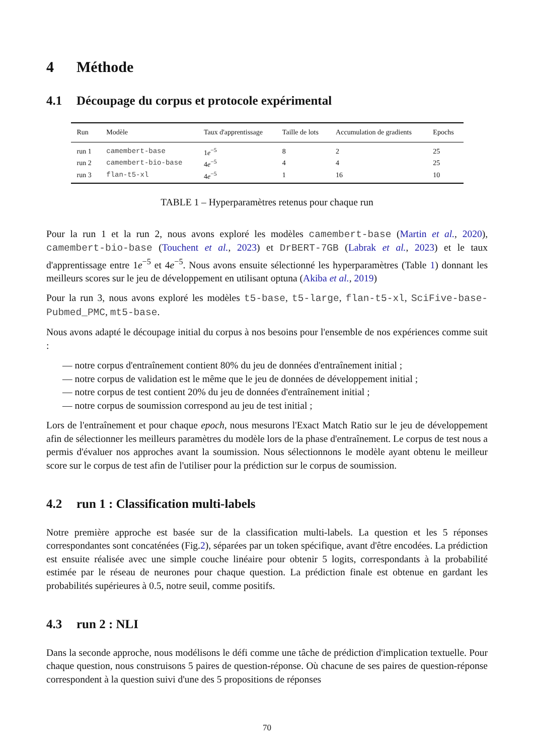4 Méthode
4.1 Découpage du corpus et protocole expérimental
| Run | Modèle | Taux d'apprentissage | Taille de lots | Accumulation de gradients | Epochs |
| --- | --- | --- | --- | --- | --- |
| run 1 | camembert-base | 1 e<sup>−5</sup> | 8 | 2 | 25 |
| run 2 | camembert-bio-base | 4 e<sup>−5</sup> | 4 | 4 | 25 |
| run 3 | flan-t5-xl | 4 e<sup>−5</sup> | 1 | 16 | 10 |
TABLE 1 – Hyperparamètres retenus pour chaque run
Pour la run 1 et la run 2, nous avons exploré les modèles camembert-base (Martin et al., 2020), camembert-bio-base (Touchent et al., 2023) et DrBERT-7GB (Labrak et al., 2023) et le taux d'apprentissage entre 1e<sup>−5</sup> et 4e<sup>−5</sup>. Nous avons ensuite sélectionné les hyperparamètres (Table 1) donnant les meilleurs scores sur le jeu de développement en utilisant optuna (Akiba et al., 2019)
Pour la run 3, nous avons exploré les modèles t5-base, t5-large, flan-t5-xl, SciFive-base-Pubmed_PMC, mt5-base.
Nous avons adapté le découpage initial du corpus à nos besoins pour l'ensemble de nos expériences comme suit :
— notre corpus d'entraînement contient 80% du jeu de données d'entraînement initial ;
— notre corpus de validation est le même que le jeu de données de développement initial ;
— notre corpus de test contient 20% du jeu de données d'entraînement initial ;
— notre corpus de soumission correspond au jeu de test initial ;
Lors de l'entraînement et pour chaque epoch, nous mesurons l'Exact Match Ratio sur le jeu de développement afin de sélectionner les meilleurs paramètres du modèle lors de la phase d'entraînement. Le corpus de test nous a permis d'évaluer nos approches avant la soumission. Nous sélectionnons le modèle ayant obtenu le meilleur score sur le corpus de test afin de l'utiliser pour la prédiction sur le corpus de soumission.
4.2 run 1 : Classification multi-labels
Notre première approche est basée sur de la classification multi-labels. La question et les 5 réponses correspondantes sont concaténées (Fig.2), séparées par un token spécifique, avant d'être encodées. La prédiction est ensuite réalisée avec une simple couche linéaire pour obtenir 5 logits, correspondants à la probabilité estimée par le réseau de neurones pour chaque question. La prédiction finale est obtenue en gardant les probabilités supérieures à 0.5, notre seuil, comme positifs.
4.3 run 2 : NLI
Dans la seconde approche, nous modélisons le défi comme une tâche de prédiction d'implication textuelle. Pour chaque question, nous construisons 5 paires de question-réponse. Où chacune de ses paires de question-réponse correspondent à la question suivi d'une des 5 propositions de réponses
70